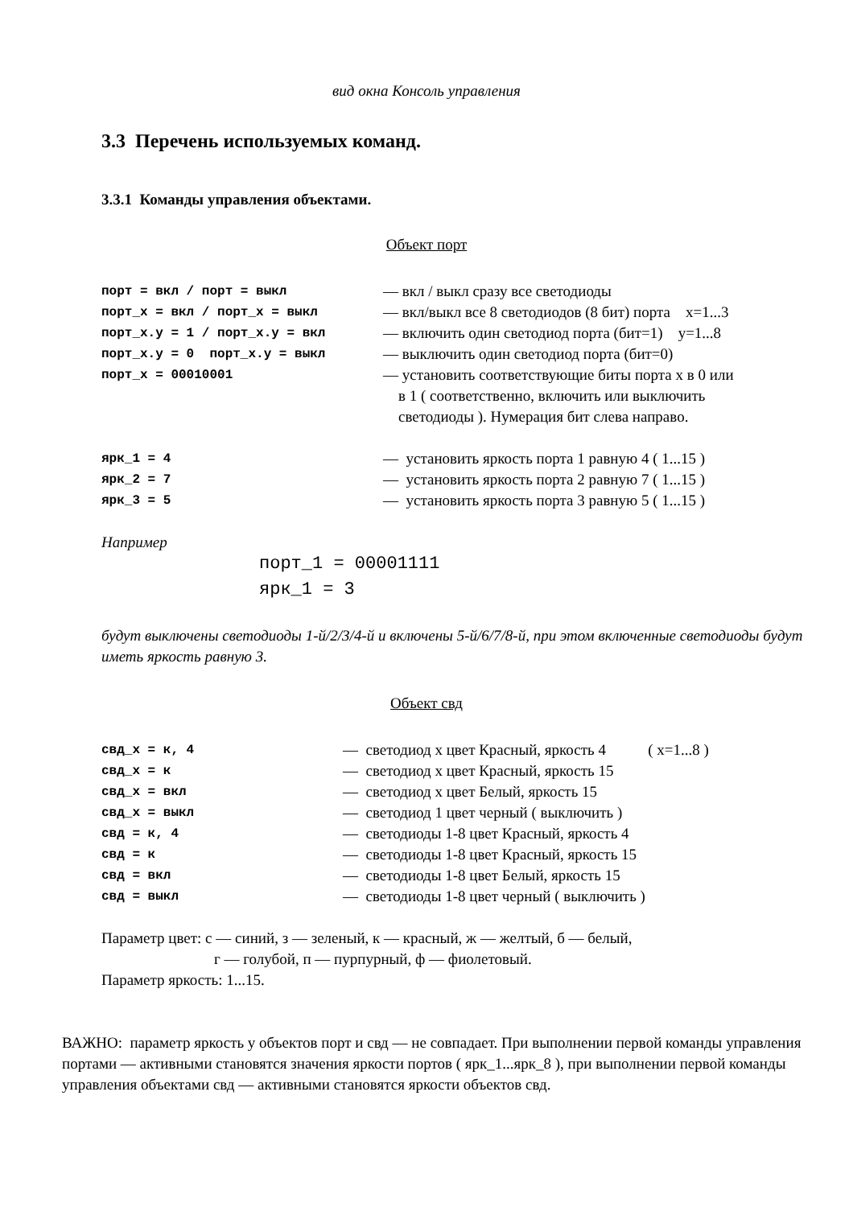вид окна Консоль управления
3.3 Перечень используемых команд.
3.3.1 Команды управления объектами.
Объект порт
| порт = вкл / порт = выкл | — вкл / выкл сразу все светодиоды |
| порт_х = вкл / порт_х = выкл | — вкл/выкл все 8 светодиодов (8 бит) порта x=1...3 |
| порт_х.у = 1 / порт_х.у = вкл | — включить один светодиод порта (бит=1) y=1...8 |
| порт_х.у = 0 порт_х.у = выкл | — выключить один светодиод порта (бит=0) |
| порт_х = 00010001 | — установить соответствующие биты порта х в 0 или в 1 ( соответственно, включить или выключить светодиоды ). Нумерация бит слева направо. |
| ярк_1 = 4 | — установить яркость порта 1 равную 4 ( 1...15 ) |
| ярк_2 = 7 | — установить яркость порта 2 равную 7 ( 1...15 ) |
| ярк_3 = 5 | — установить яркость порта 3 равную 5 ( 1...15 ) |
Например
порт_1 = 00001111
ярк_1 = 3
будут выключены светодиоды 1-й/2/3/4-й и включены 5-й/6/7/8-й, при этом включенные светодиоды будут иметь яркость равную 3.
Объект свд
| свд_х = к, 4 | — светодиод х цвет Красный, яркость 4 ( x=1...8 ) |
| свд_х = к | — светодиод х цвет Красный, яркость 15 |
| свд_х = вкл | — светодиод х цвет Белый, яркость 15 |
| свд_х = выкл | — светодиод 1 цвет черный ( выключить ) |
| свд = к, 4 | — светодиоды 1-8 цвет Красный, яркость 4 |
| свд = к | — светодиоды 1-8 цвет Красный, яркость 15 |
| свд = вкл | — светодиоды 1-8 цвет Белый, яркость 15 |
| свд = выкл | — светодиоды 1-8 цвет черный ( выключить ) |
Параметр цвет: с — синий, з — зеленый, к — красный, ж — желтый, б — белый,
г — голубой, п — пурпурный, ф — фиолетовый.
Параметр яркость: 1...15.
ВАЖНО: параметр яркость у объектов порт и свд — не совпадает. При выполнении первой команды управления портами — активными становятся значения яркости портов ( ярк_1...ярк_8 ), при выполнении первой команды управления объектами свд — активными становятся яркости объектов свд.